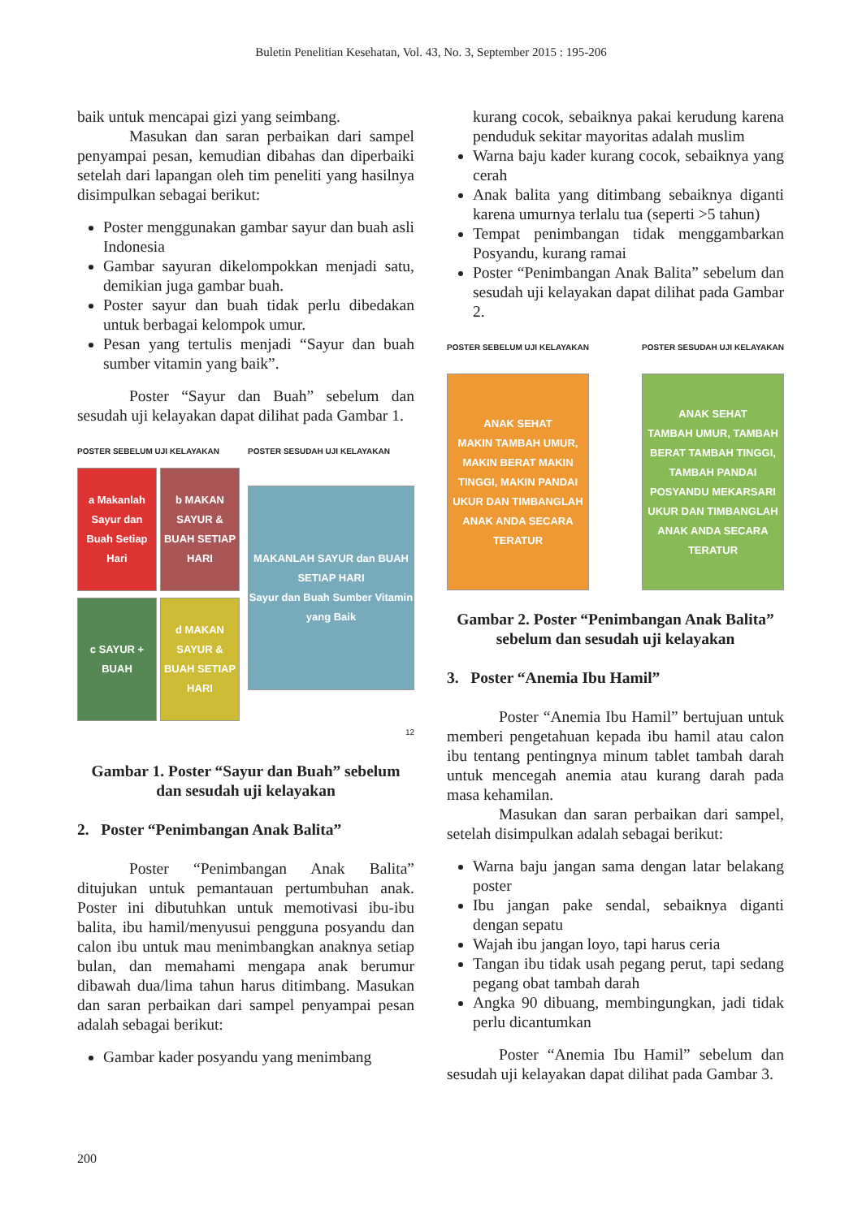Buletin Penelitian Kesehatan, Vol. 43, No. 3, September 2015 : 195-206
baik untuk mencapai gizi yang seimbang.
Masukan dan saran perbaikan dari sampel penyampai pesan, kemudian dibahas dan diperbaiki setelah dari lapangan oleh tim peneliti yang hasilnya disimpulkan sebagai berikut:
Poster menggunakan gambar sayur dan buah asli Indonesia
Gambar sayuran dikelompokkan menjadi satu, demikian juga gambar buah.
Poster sayur dan buah tidak perlu dibedakan untuk berbagai kelompok umur.
Pesan yang tertulis menjadi “Sayur dan buah sumber vitamin yang baik”.
Poster “Sayur dan Buah” sebelum dan sesudah uji kelayakan dapat dilihat pada Gambar 1.
POSTER SEBELUM UJI KELAYAKAN
a Makanlah Sayur dan Buah Setiap Hari
b MAKAN SAYUR & BUAH SETIAP HARI
c SAYUR + BUAH
d MAKAN SAYUR & BUAH SETIAP HARI
POSTER SESUDAH UJI KELAYAKAN
MAKANLAH SAYUR dan BUAH SETIAP HARI
Sayur dan Buah Sumber Vitamin yang Baik
12
Gambar 1. Poster “Sayur dan Buah” sebelum dan sesudah uji kelayakan
2. Poster “Penimbangan Anak Balita”
Poster “Penimbangan Anak Balita” ditujukan untuk pemantauan pertumbuhan anak. Poster ini dibutuhkan untuk memotivasi ibu-ibu balita, ibu hamil/menyusui pengguna posyandu dan calon ibu untuk mau menimbangkan anaknya setiap bulan, dan memahami mengapa anak berumur dibawah dua/lima tahun harus ditimbang. Masukan dan saran perbaikan dari sampel penyampai pesan adalah sebagai berikut:
Gambar kader posyandu yang menimbang
kurang cocok, sebaiknya pakai kerudung karena penduduk sekitar mayoritas adalah muslim
Warna baju kader kurang cocok, sebaiknya yang cerah
Anak balita yang ditimbang sebaiknya diganti karena umurnya terlalu tua (seperti >5 tahun)
Tempat penimbangan tidak menggambarkan Posyandu, kurang ramai
Poster “Penimbangan Anak Balita” sebelum dan sesudah uji kelayakan dapat dilihat pada Gambar 2.
POSTER SEBELUM UJI KELAYAKAN
ANAK SEHAT
MAKIN TAMBAH UMUR, MAKIN BERAT MAKIN TINGGI, MAKIN PANDAI
UKUR DAN TIMBANGLAH ANAK ANDA SECARA TERATUR
POSTER SESUDAH UJI KELAYAKAN
ANAK SEHAT
TAMBAH UMUR, TAMBAH BERAT TAMBAH TINGGI, TAMBAH PANDAI
POSYANDU MEKARSARI
UKUR DAN TIMBANGLAH ANAK ANDA SECARA TERATUR
Gambar 2. Poster “Penimbangan Anak Balita” sebelum dan sesudah uji kelayakan
3. Poster “Anemia Ibu Hamil”
Poster “Anemia Ibu Hamil” bertujuan untuk memberi pengetahuan kepada ibu hamil atau calon ibu tentang pentingnya minum tablet tambah darah untuk mencegah anemia atau kurang darah pada masa kehamilan.
Masukan dan saran perbaikan dari sampel, setelah disimpulkan adalah sebagai berikut:
Warna baju jangan sama dengan latar belakang poster
Ibu jangan pake sendal, sebaiknya diganti dengan sepatu
Wajah ibu jangan loyo, tapi harus ceria
Tangan ibu tidak usah pegang perut, tapi sedang pegang obat tambah darah
Angka 90 dibuang, membingungkan, jadi tidak perlu dicantumkan
Poster “Anemia Ibu Hamil” sebelum dan sesudah uji kelayakan dapat dilihat pada Gambar 3.
200